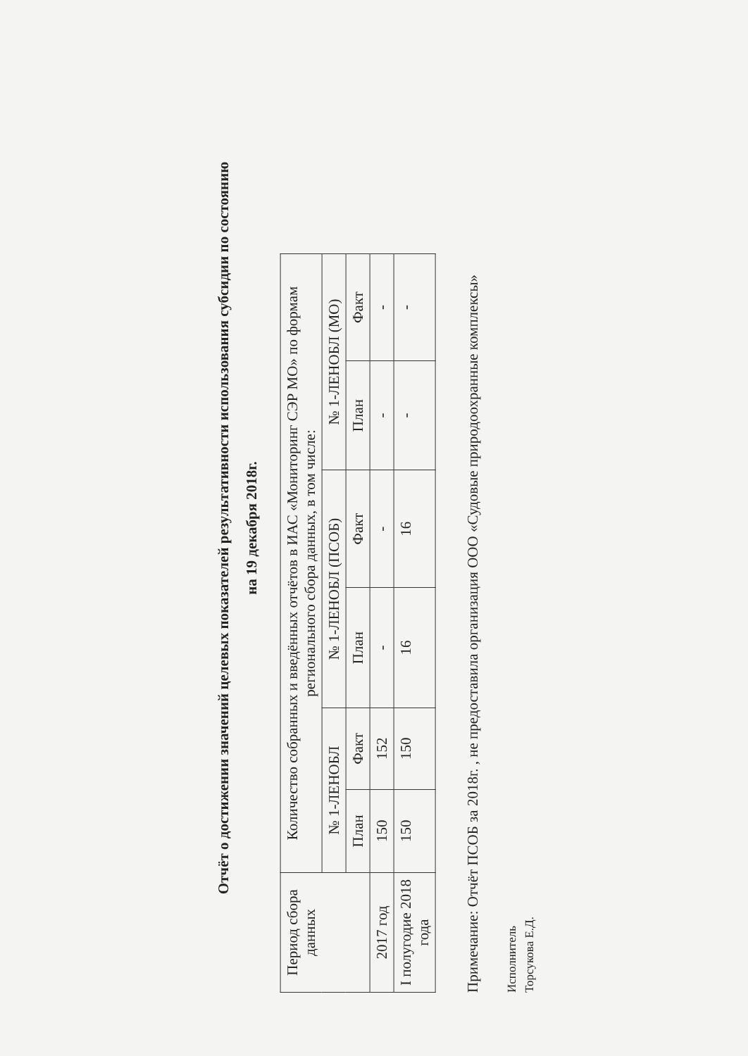Отчёт о достижении значений целевых показателей результативности использования субсидии по состоянию
на 19 декабря 2018г.
| Период сбора данных | Количество собранных и введённых отчётов в ИАС «Мониторинг СЭР МО» по формам регионального сбора данных, в том числе: | | | | | |
| --- | --- | --- | --- | --- | --- | --- |
| | № 1-ЛЕНОБЛ | | № 1-ЛЕНОБЛ (ПСОБ) | | № 1-ЛЕНОБЛ (МО) | |
| | План | Факт | План | Факт | План | Факт |
| 2017 год | 150 | 152 | - | - | - | - |
| I полугодие 2018 года | 150 | 150 | 16 | 16 | - | - |
Примечание: Отчёт ПСОБ за 2018г. , не предоставила организация ООО «Судовые природоохранные комплексы»
Исполнитель
Торсукова Е.Д.